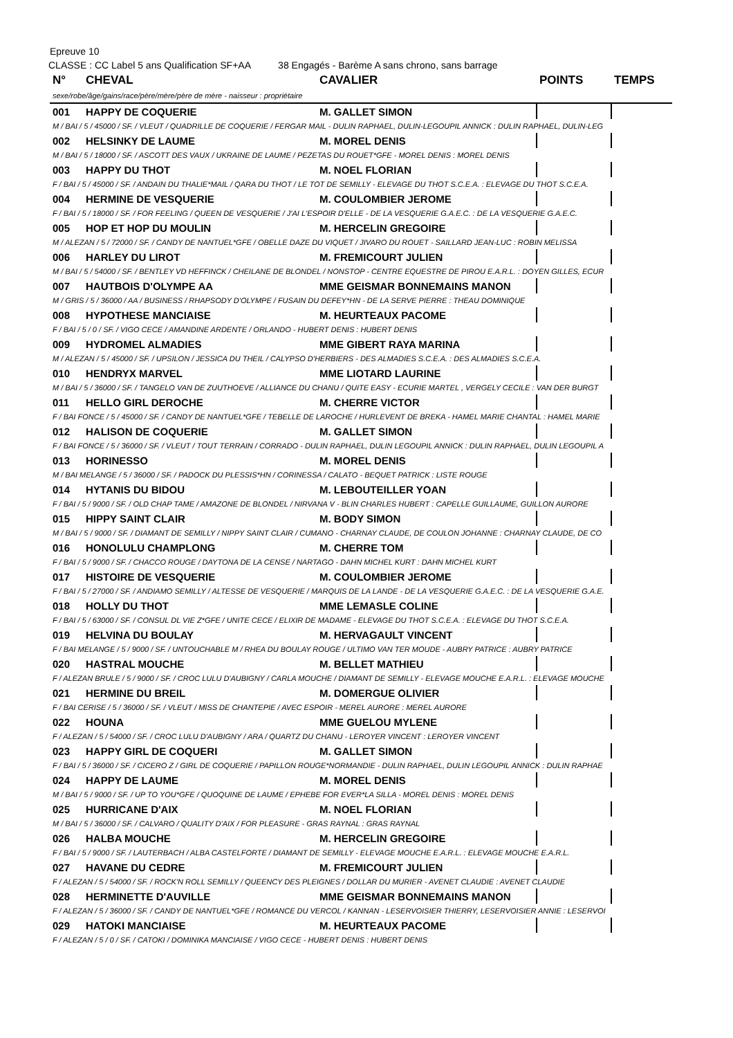Epreuve 10
CLASSE : CC Label 5 ans Qualification SF+AA 38 Engagés - Barème A sans chrono, sans barrage
| N° | CHEVAL | CAVALIER | POINTS | TEMPS |
| --- | --- | --- | --- | --- |
| sexe/robe/âge/gains/race/père/mère/père de mère - naisseur : propriétaire | | | | |
| 001 | HAPPY DE COQUERIE | M. GALLET SIMON | | |
| M / BAI / 5 / 45000 / SF. / VLEUT / QUADRILLE DE COQUERIE / FERGAR MAIL - DULIN RAPHAEL, DULIN-LEGOUPIL ANNICK : DULIN RAPHAEL, DULIN-LEG | | | | |
| 002 | HELSINKY DE LAUME | M. MOREL DENIS | | |
| M / BAI / 5 / 18000 / SF. / ASCOTT DES VAUX / UKRAINE DE LAUME / PEZETAS DU ROUET*GFE - MOREL DENIS : MOREL DENIS | | | | |
| 003 | HAPPY DU THOT | M. NOEL FLORIAN | | |
| F / BAI / 5 / 45000 / SF. / ANDAIN DU THALIE*MAIL / QARA DU THOT / LE TOT DE SEMILLY - ELEVAGE DU THOT S.C.E.A. : ELEVAGE DU THOT S.C.E.A. | | | | |
| 004 | HERMINE DE VESQUERIE | M. COULOMBIER JEROME | | |
| F / BAI / 5 / 18000 / SF. / FOR FEELING / QUEEN DE VESQUERIE / J'AI L'ESPOIR D'ELLE - DE LA VESQUERIE G.A.E.C. : DE LA VESQUERIE G.A.E.C. | | | | |
| 005 | HOP ET HOP DU MOULIN | M. HERCELIN GREGOIRE | | |
| M / ALEZAN / 5 / 72000 / SF. / CANDY DE NANTUEL*GFE / OBELLE DAZE DU VIQUET / JIVARO DU ROUET - SAILLARD JEAN-LUC : ROBIN MELISSA | | | | |
| 006 | HARLEY DU LIROT | M. FREMICOURT JULIEN | | |
| M / BAI / 5 / 54000 / SF. / BENTLEY VD HEFFINCK / CHEILANE DE BLONDEL / NONSTOP - CENTRE EQUESTRE DE PIROU E.A.R.L. : DOYEN GILLES, ECUR | | | | |
| 007 | HAUTBOIS D'OLYMPE AA | MME GEISMAR BONNEMAINS MANON | | |
| M / GRIS / 5 / 36000 / AA / BUSINESS / RHAPSODY D'OLYMPE / FUSAIN DU DEFEY*HN - DE LA SERVE PIERRE : THEAU DOMINIQUE | | | | |
| 008 | HYPOTHESE MANCIAISE | M. HEURTEAUX PACOME | | |
| F / BAI / 5 / 0 / SF. / VIGO CECE / AMANDINE ARDENTE / ORLANDO - HUBERT DENIS : HUBERT DENIS | | | | |
| 009 | HYDROMEL ALMADIES | MME GIBERT RAYA MARINA | | |
| M / ALEZAN / 5 / 45000 / SF. / UPSILON / JESSICA DU THEIL / CALYPSO D'HERBIERS - DES ALMADIES S.C.E.A. : DES ALMADIES S.C.E.A. | | | | |
| 010 | HENDRYX MARVEL | MME LIOTARD LAURINE | | |
| M / BAI / 5 / 36000 / SF. / TANGELO VAN DE ZUUTHOEVE / ALLIANCE DU CHANU / QUITE EASY - ECURIE MARTEL , VERGELY CECILE : VAN DER BURGT | | | | |
| 011 | HELLO GIRL DEROCHE | M. CHERRE VICTOR | | |
| F / BAI FONCE / 5 / 45000 / SF. / CANDY DE NANTUEL*GFE / TEBELLE DE LAROCHE / HURLEVENT DE BREKA - HAMEL MARIE CHANTAL : HAMEL MARIE | | | | |
| 012 | HALISON DE COQUERIE | M. GALLET SIMON | | |
| F / BAI FONCE / 5 / 36000 / SF. / VLEUT / TOUT TERRAIN / CORRADO - DULIN RAPHAEL, DULIN LEGOUPIL ANNICK : DULIN RAPHAEL, DULIN LEGOUPIL A | | | | |
| 013 | HORINESSO | M. MOREL DENIS | | |
| M / BAI MELANGE / 5 / 36000 / SF. / PADOCK DU PLESSIS*HN / CORINESSA / CALATO - BEQUET PATRICK : LISTE ROUGE | | | | |
| 014 | HYTANIS DU BIDOU | M. LEBOUTEILLER YOAN | | |
| F / BAI / 5 / 9000 / SF. / OLD CHAP TAME / AMAZONE DE BLONDEL / NIRVANA V - BLIN CHARLES HUBERT : CAPELLE GUILLAUME, GUILLON AURORE | | | | |
| 015 | HIPPY SAINT CLAIR | M. BODY SIMON | | |
| M / BAI / 5 / 9000 / SF. / DIAMANT DE SEMILLY / NIPPY SAINT CLAIR / CUMANO - CHARNAY CLAUDE, DE COULON JOHANNE : CHARNAY CLAUDE, DE CO | | | | |
| 016 | HONOLULU CHAMPLONG | M. CHERRE TOM | | |
| F / BAI / 5 / 9000 / SF. / CHACCO ROUGE / DAYTONA DE LA CENSE / NARTAGO - DAHN MICHEL KURT : DAHN MICHEL KURT | | | | |
| 017 | HISTOIRE DE VESQUERIE | M. COULOMBIER JEROME | | |
| F / BAI / 5 / 27000 / SF. / ANDIAMO SEMILLY / ALTESSE DE VESQUERIE / MARQUIS DE LA LANDE - DE LA VESQUERIE G.A.E.C. : DE LA VESQUERIE G.A.E. | | | | |
| 018 | HOLLY DU THOT | MME LEMASLE COLINE | | |
| F / BAI / 5 / 63000 / SF. / CONSUL DL VIE Z*GFE / UNITE CECE / ELIXIR DE MADAME - ELEVAGE DU THOT S.C.E.A. : ELEVAGE DU THOT S.C.E.A. | | | | |
| 019 | HELVINA DU BOULAY | M. HERVAGAULT VINCENT | | |
| F / BAI MELANGE / 5 / 9000 / SF. / UNTOUCHABLE M / RHEA DU BOULAY ROUGE / ULTIMO VAN TER MOUDE - AUBRY PATRICE : AUBRY PATRICE | | | | |
| 020 | HASTRAL MOUCHE | M. BELLET MATHIEU | | |
| F / ALEZAN BRULE / 5 / 9000 / SF. / CROC LULU D'AUBIGNY / CARLA MOUCHE / DIAMANT DE SEMILLY - ELEVAGE MOUCHE E.A.R.L. : ELEVAGE MOUCHE | | | | |
| 021 | HERMINE DU BREIL | M. DOMERGUE OLIVIER | | |
| F / BAI CERISE / 5 / 36000 / SF. / VLEUT / MISS DE CHANTEPIE / AVEC ESPOIR - MEREL AURORE : MEREL AURORE | | | | |
| 022 | HOUNA | MME GUELOU MYLENE | | |
| F / ALEZAN / 5 / 54000 / SF. / CROC LULU D'AUBIGNY / ARA / QUARTZ DU CHANU - LEROYER VINCENT : LEROYER VINCENT | | | | |
| 023 | HAPPY GIRL DE COQUERI | M. GALLET SIMON | | |
| F / BAI / 5 / 36000 / SF. / CICERO Z / GIRL DE COQUERIE / PAPILLON ROUGE*NORMANDIE - DULIN RAPHAEL, DULIN LEGOUPIL ANNICK : DULIN RAPHAE | | | | |
| 024 | HAPPY DE LAUME | M. MOREL DENIS | | |
| M / BAI / 5 / 9000 / SF. / UP TO YOU*GFE / QUOQUINE DE LAUME / EPHEBE FOR EVER*LA SILLA - MOREL DENIS : MOREL DENIS | | | | |
| 025 | HURRICANE D'AIX | M. NOEL FLORIAN | | |
| M / BAI / 5 / 36000 / SF. / CALVARO / QUALITY D'AIX / FOR PLEASURE - GRAS RAYNAL : GRAS RAYNAL | | | | |
| 026 | HALBA MOUCHE | M. HERCELIN GREGOIRE | | |
| F / BAI / 5 / 9000 / SF. / LAUTERBACH / ALBA CASTELFORTE / DIAMANT DE SEMILLY - ELEVAGE MOUCHE E.A.R.L. : ELEVAGE MOUCHE E.A.R.L. | | | | |
| 027 | HAVANE DU CEDRE | M. FREMICOURT JULIEN | | |
| F / ALEZAN / 5 / 54000 / SF. / ROCK'N ROLL SEMILLY / QUEENCY DES PLEIGNES / DOLLAR DU MURIER - AVENET CLAUDIE : AVENET CLAUDIE | | | | |
| 028 | HERMINETTE D'AUVILLE | MME GEISMAR BONNEMAINS MANON | | |
| F / ALEZAN / 5 / 36000 / SF. / CANDY DE NANTUEL*GFE / ROMANCE DU VERCOL / KANNAN - LESERVOISIER THIERRY, LESERVOISIER ANNIE : LESERVOI | | | | |
| 029 | HATOKI MANCIAISE | M. HEURTEAUX PACOME | | |
| F / ALEZAN / 5 / 0 / SF. / CATOKI / DOMINIKA MANCIAISE / VIGO CECE - HUBERT DENIS : HUBERT DENIS | | | | |